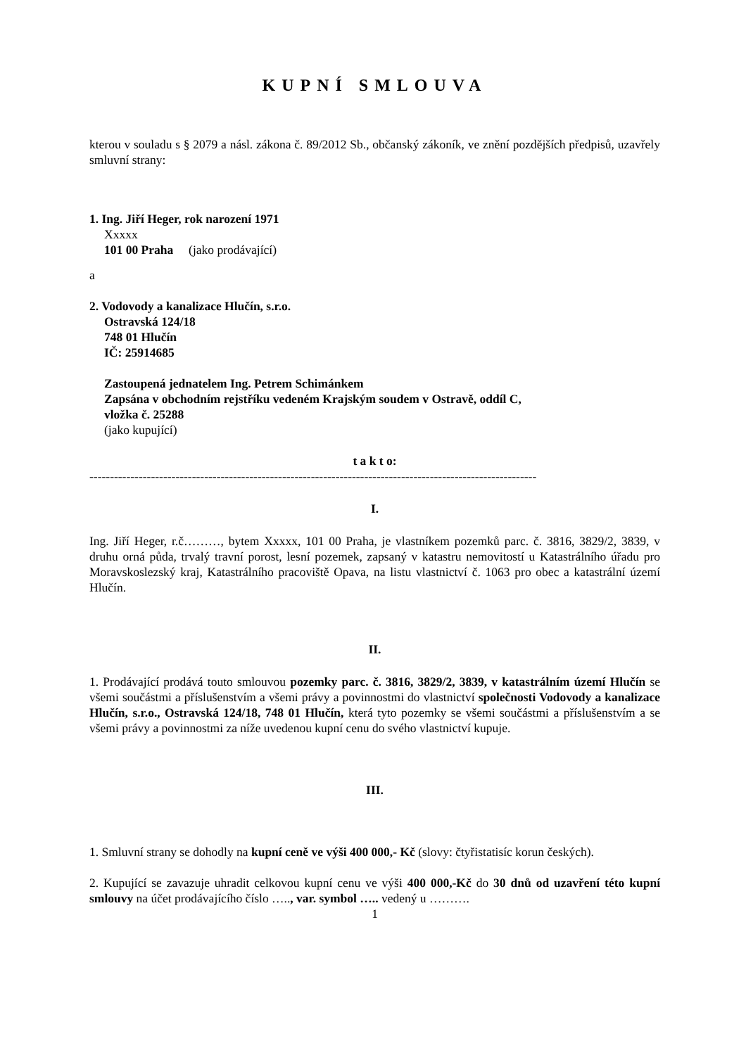KUPNÍ SMLOUVA
kterou v souladu s § 2079 a násl. zákona č. 89/2012 Sb., občanský zákoník, ve znění pozdějších předpisů, uzavřely smluvní strany:
1. Ing. Jiří Heger, rok narození 1971
Xxxxx
101 00 Praha (jako prodávající)
a
2. Vodovody a kanalizace Hlučín, s.r.o.
Ostravská 124/18
748 01 Hlučín
IČ: 25914685
Zastoupená jednatelem Ing. Petrem Schimánkem
Zapsána v obchodním rejstříku vedeném Krajským soudem v Ostravě, oddíl C,
vložka č. 25288
(jako kupující)
t a k t o:
-------------------------------------------------------------------------------------------------------------
I.
Ing. Jiří Heger, r.č………, bytem Xxxxx, 101 00 Praha, je vlastníkem pozemků parc. č. 3816, 3829/2, 3839, v druhu orná půda, trvalý travní porost, lesní pozemek, zapsaný v katastru nemovitostí u Katastrálního úřadu pro Moravskoslezský kraj, Katastrálního pracoviště Opava, na listu vlastnictví č. 1063 pro obec a katastrální území Hlučín.
II.
1. Prodávající prodává touto smlouvou pozemky parc. č. 3816, 3829/2, 3839, v katastrálním území Hlučín se všemi součástmi a příslušenstvím a všemi právy a povinnostmi do vlastnictví společnosti Vodovody a kanalizace Hlučín, s.r.o., Ostravská 124/18, 748 01 Hlučín, která tyto pozemky se všemi součástmi a příslušenstvím a se všemi právy a povinnostmi za níže uvedenou kupní cenu do svého vlastnictví kupuje.
III.
1. Smluvní strany se dohodly na kupní ceně ve výši 400 000,- Kč (slovy: čtyřistatisíc korun českých).
2. Kupující se zavazuje uhradit celkovou kupní cenu ve výši 400 000,-Kč do 30 dnů od uzavření této kupní smlouvy na účet prodávajícího číslo ….., var. symbol ….. vedený u ……….
1